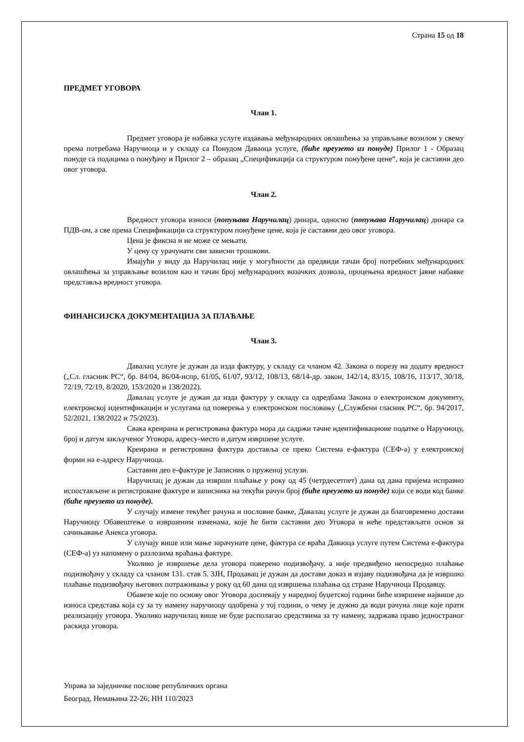Страна 15 од 18
ПРЕДМЕТ УГОВОРА
Члан 1.
Предмет уговора је набавка услуге издавања међународних овлашћења за управљање возилом у свему према потребама Наручиоца и у складу са Понудом Даваоца услуге, (биће преузето из понуде) Прилог 1 - Образац понуде са подацима о понуђачу и Прилог 2 – образац „Спецификација са структуром понуђене цене“, која је саставни део овог уговора.
Члан 2.
Вредност уговора износи (попуњава Наручилац) динара, односно (попуњава Наручилац) динара са ПДВ-ом, а све према Спецификацији са структуром понуђене цене, која је саставни део овог уговора.
Цена је фиксна и не може се мењати.
У цену су урачунати сви зависни трошкови.
Имајући у виду да Наручилац није у могућности да предвиди тачан број потребних међународних овлашћења за управљање возилом као и тачан број међународних возачких дозвола, процењена вредност јавне набавке представља вредност уговора.
ФИНАНСИЈСКА ДОКУМЕНТАЦИЈА ЗА ПЛАЋАЊЕ
Члан 3.
Давалац услуге је дужан да изда фактуру, у складу са чланом 42. Закона о порезу на додату вредност („Сл. гласник РС“, бр. 84/04, 86/04-испр, 61/05, 61/07, 93/12, 108/13, 68/14-др. закон, 142/14, 83/15, 108/16, 113/17, 30/18, 72/19, 72/19, 8/2020, 153/2020 и 138/2022).
Давалац услуге је дужан да изда фактуру у складу са одредбама Закона о електронском документу, електронској идентификацији и услугама од поверења у електронском пословању („Службени гласник РС“, бр. 94/2017, 52/2021, 138/2022 и 75/2023).
Свака креирана и регистрована фактура мора да садржи тачне идентификационе податке о Наручиоцу, број и датум закљученог Уговора, адресу-место и датум извршене услуге.
Креирана и регистрована фактура доставља се преко Система е-фактура (СЕФ-а) у електронској форми на е-адресу Наручиоца.
Саставни део е-фактуре је Записник о пруженој услузи.
Наручилац је дужан да изврши плаћање у року од 45 (четрдесетпет) дана од дана пријема исправно испостављене и регистроване фактуре и записника на текући рачун број (биће преузето из понуде) који се води код банке (биће преузето из понуде).
У случају измене текућег рачуна и пословне банке, Давалац услуге је дужан да благовремено достави Наручиоцу Обавештење о извршеним изменама, које ће бити саставни део Уговора и неће представљати основ за сачињавање Анекса уговора.
У случају више или мање зарачунате цене, фактура се враћа Даваоца услуге путем Система е-фактура (СЕФ-а) уз напомену о разлозима враћања фактуре.
Уколико је извршење дела уговора поверено подизвођачу, а није предвиђено непосредно плаћање подизвођачу у складу са чланом 131. став 5. ЗЈН, Продавац је дужан да достави доказ и изјаву подизвођача да је извршио плаћање подизвођачу његових потраживања у року од 60 дана од извршења плаћања од стране Наручиоца Продавцу.
Обавезе које по основу овог Уговора доспевају у наредној буџетској години биће извршене највише до износа средстава која су за ту намену наручиоцу одобрена у тој години, о чему је дужно да води рачуна лице које прати реализацију уговора. Уколико наручилац више не буде располагао средствима за ту намену, задржава право једностраног раскида уговора.
Управа за заједничке послове републичких органа
Београд, Немањина 22-26; НН 110/2023